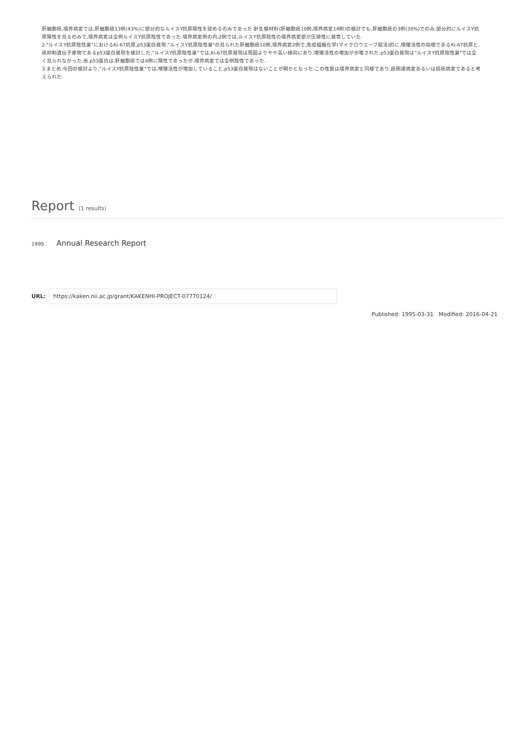肝細胞癌,境界病変では,肝細胞癌13例(43%)に部分的なルイスY抗原陽性を認めるのみであった.針生検材料(肝細胞癌10例,境界病変14例)の検討でも,肝細胞癌の3例(30%)でのみ,部分的にルイスY抗原陽性を見るのみで,境界病変は全例ルイスY抗原陰性であった.境界病変例の内,2例では,ルイスY抗原陰性の境界病変部が圧排性に発育していた.
2."ルイスY抗原陰性巣"におけるKi-67抗原,p53蛋白発現:"ルイスY抗原陰性巣"の見られた肝細胞癌10例,境界病変2例で,免疫組織化学(マイクロウエーブ賦活)的に,増殖活性の指標であるKi-67抗原と,癌抑制遺伝子産物であるp53蛋白発現を検討した."ルイスY抗原陰性巣"では,Ki-67抗原発現は周囲よりやや高い傾向にあり,増殖活性の増加が示唆された.p53蛋白発現は“ルイスY抗原陰性巣"では全く見られなかった.尚,p53蛋白は,肝細胞癌では6例に陽性であったが,境界病変では全例陰性であった.
3.まとめ:今回の検討より,"ルイスY抗原陰性巣"では,増殖活性が増加していること,p53蛋白発現はないことが明かとなった.この性質は境界病変と同様であり,癌関連病変あるいは前癌病変であると考えられた.
Report (1 results)
1995 Annual Research Report
URL:
https://kaken.nii.ac.jp/grant/KAKENHI-PROJECT-07770124/
Published: 1995-03-31 Modified: 2016-04-21